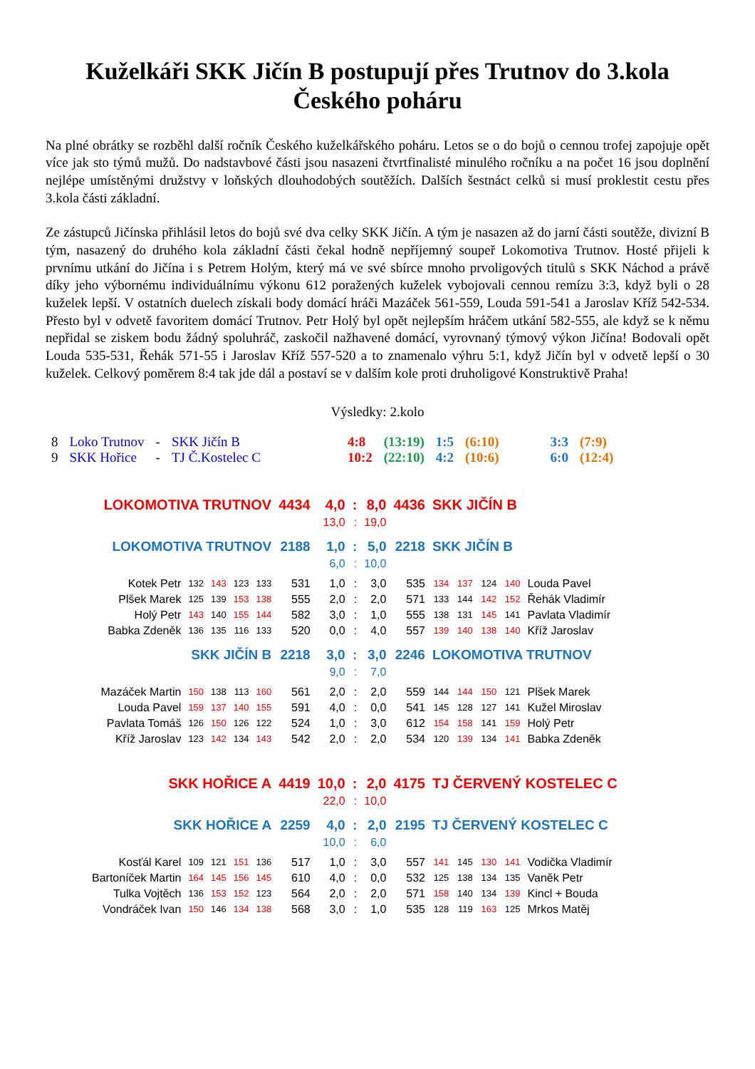Kuželkáři SKK Jičín B postupují přes Trutnov do 3.kola Českého poháru
Na plné obrátky se rozběhl další ročník Českého kuželkářského poháru. Letos se o do bojů o cennou trofej zapojuje opět více jak sto týmů mužů. Do nadstavbové části jsou nasazeni čtvrtfinalisté minulého ročníku a na počet 16 jsou doplnění nejlépe umístěnými družstvy v loňských dlouhodobých soutěžích. Dalších šestnáct celků si musí proklestit cestu přes 3.kola části základní.
Ze zástupců Jičínska přihlásil letos do bojů své dva celky SKK Jičín. A tým je nasazen až do jarní části soutěže, divizní B tým, nasazený do druhého kola základní části čekal hodně nepříjemný soupeř Lokomotiva Trutnov. Hosté přijeli k prvnímu utkání do Jičína i s Petrem Holým, který má ve své sbírce mnoho prvoligových titulů s SKK Náchod a právě díky jeho výbornému individuálnímu výkonu 612 poražených kuželek vybojovali cennou remízu 3:3, když byli o 28 kuželek lepší. V ostatních duelech získali body domácí hráči Mazáček 561-559, Louda 591-541 a Jaroslav Kříž 542-534. Přesto byl v odvetě favoritem domácí Trutnov. Petr Holý byl opět nejlepším hráčem utkání 582-555, ale když se k němu nepřidal se ziskem bodu žádný spoluhráč, zaskočil nažhavené domácí, vyrovnaný týmový výkon Jičína! Bodovali opět Louda 535-531, Řehák 571-55 i Jaroslav Kříž 557-520 a to znamenalo výhru 5:1, když Jičín byl v odvetě lepší o 30 kuželek. Celkový poměrem 8:4 tak jde dál a postaví se v dalším kole proti druholigové Konstruktivě Praha!
Výsledky: 2.kolo
| 8 | Loko Trutnov | - | SKK Jičín B | | 4:8 | (13:19) | 1:5 | (6:10) | | 3:3 | (7:9) |
| 9 | SKK Hořice | - | TJ Č.Kostelec C | | 10:2 | (22:10) | 4:2 | (10:6) | | 6:0 | (12:4) |
| LOKOMOTIVA TRUTNOV | | | | | 4434 | 4,0 | : | 8,0 | 4436 | SKK JIČÍN B | | | | |
| | | | | | | 13,0 | : | 19,0 | | | | | | |
| LOKOMOTIVA TRUTNOV | | | | | 2188 | 1,0 | : | 5,0 | 2218 | SKK JIČÍN B | | | | |
| | | | | | | 6,0 | : | 10,0 | | | | | | |
| Kotek Petr | 132 | 143 | 123 | 133 | 531 | 1,0 | : | 3,0 | 535 | 134 | 137 | 124 | 140 | Louda Pavel |
| Plšek Marek | 125 | 139 | 153 | 138 | 555 | 2,0 | : | 2,0 | 571 | 133 | 144 | 142 | 152 | Řehák Vladimír |
| Holý Petr | 143 | 140 | 155 | 144 | 582 | 3,0 | : | 1,0 | 555 | 138 | 131 | 145 | 141 | Pavlata Vladimír |
| Babka Zdeněk | 136 | 135 | 116 | 133 | 520 | 0,0 | : | 4,0 | 557 | 139 | 140 | 138 | 140 | Kříž Jaroslav |
| SKK JIČÍN B | | | | | 2218 | 3,0 | : | 3,0 | 2246 | LOKOMOTIVA TRUTNOV | | | | |
| | | | | | | 9,0 | : | 7,0 | | | | | | |
| Mazáček Martin | 150 | 138 | 113 | 160 | 561 | 2,0 | : | 2,0 | 559 | 144 | 144 | 150 | 121 | Plšek Marek |
| Louda Pavel | 159 | 137 | 140 | 155 | 591 | 4,0 | : | 0,0 | 541 | 145 | 128 | 127 | 141 | Kužel Miroslav |
| Pavlata Tomáš | 126 | 150 | 126 | 122 | 524 | 1,0 | : | 3,0 | 612 | 154 | 158 | 141 | 159 | Holý Petr |
| Kříž Jaroslav | 123 | 142 | 134 | 143 | 542 | 2,0 | : | 2,0 | 534 | 120 | 139 | 134 | 141 | Babka Zdeněk |
| SKK HOŘICE A | | | | | 4419 | 10,0 | : | 2,0 | 4175 | TJ ČERVENÝ KOSTELEC C | | | | |
| | | | | | | 22,0 | : | 10,0 | | | | | | |
| SKK HOŘICE A | | | | | 2259 | 4,0 | : | 2,0 | 2195 | TJ ČERVENÝ KOSTELEC C | | | | |
| | | | | | | 10,0 | : | 6,0 | | | | | | |
| Kosťál Karel | 109 | 121 | 151 | 136 | 517 | 1,0 | : | 3,0 | 557 | 141 | 145 | 130 | 141 | Vodička Vladimír |
| Bartoníček Martin | 164 | 145 | 156 | 145 | 610 | 4,0 | : | 0,0 | 532 | 125 | 138 | 134 | 135 | Vaněk Petr |
| Tulka Vojtěch | 136 | 153 | 152 | 123 | 564 | 2,0 | : | 2,0 | 571 | 158 | 140 | 134 | 139 | Kincl + Bouda |
| Vondráček Ivan | 150 | 146 | 134 | 138 | 568 | 3,0 | : | 1,0 | 535 | 128 | 119 | 163 | 125 | Mrkos Matěj |